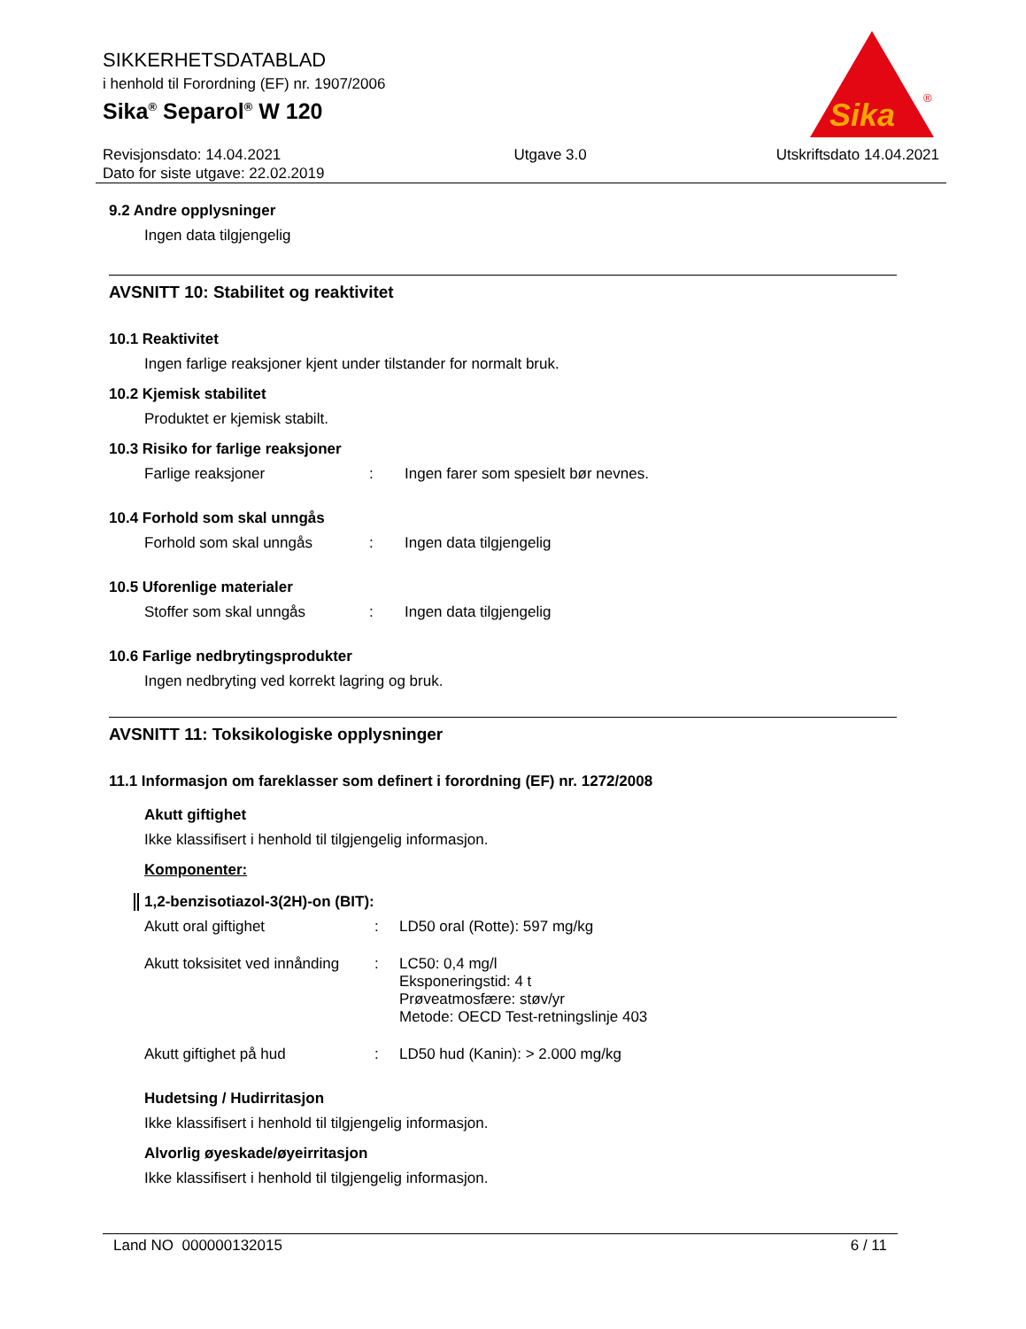SIKKERHETSDATABLAD
i henhold til Forordning (EF) nr. 1907/2006
Sika<sup>®</sup> Separol<sup>®</sup> W 120
Sika
®
Revisjonsdato: 14.04.2021
Dato for siste utgave: 22.02.2019
Utgave 3.0 Utskriftsdato 14.04.2021
9.2 Andre opplysninger
Ingen data tilgjengelig
AVSNITT 10: Stabilitet og reaktivitet
10.1 Reaktivitet
Ingen farlige reaksjoner kjent under tilstander for normalt bruk.
10.2 Kjemisk stabilitet
Produktet er kjemisk stabilt.
10.3 Risiko for farlige reaksjoner
Farlige reaksjoner : Ingen farer som spesielt bør nevnes.
10.4 Forhold som skal unngås
Forhold som skal unngås : Ingen data tilgjengelig
10.5 Uforenlige materialer
Stoffer som skal unngås : Ingen data tilgjengelig
10.6 Farlige nedbrytingsprodukter
Ingen nedbryting ved korrekt lagring og bruk.
AVSNITT 11: Toksikologiske opplysninger
11.1 Informasjon om fareklasser som definert i forordning (EF) nr. 1272/2008
Akutt giftighet
Ikke klassifisert i henhold til tilgjengelig informasjon.
Komponenter:
1,2-benzisotiazol-3(2H)-on (BIT):
Akutt oral giftighet : LD50 oral (Rotte): 597 mg/kg
Akutt toksisitet ved innånding
: LC50: 0,4 mg/l
Eksponeringstid: 4 t
Prøveatmosfære: støv/yr
Metode: OECD Test-retningslinje 403
Akutt giftighet på hud : LD50 hud (Kanin): > 2.000 mg/kg
Hudetsing / Hudirritasjon
Ikke klassifisert i henhold til tilgjengelig informasjon.
Alvorlig øyeskade/øyeirritasjon
Ikke klassifisert i henhold til tilgjengelig informasjon.
Land NO 000000132015 6 / 11